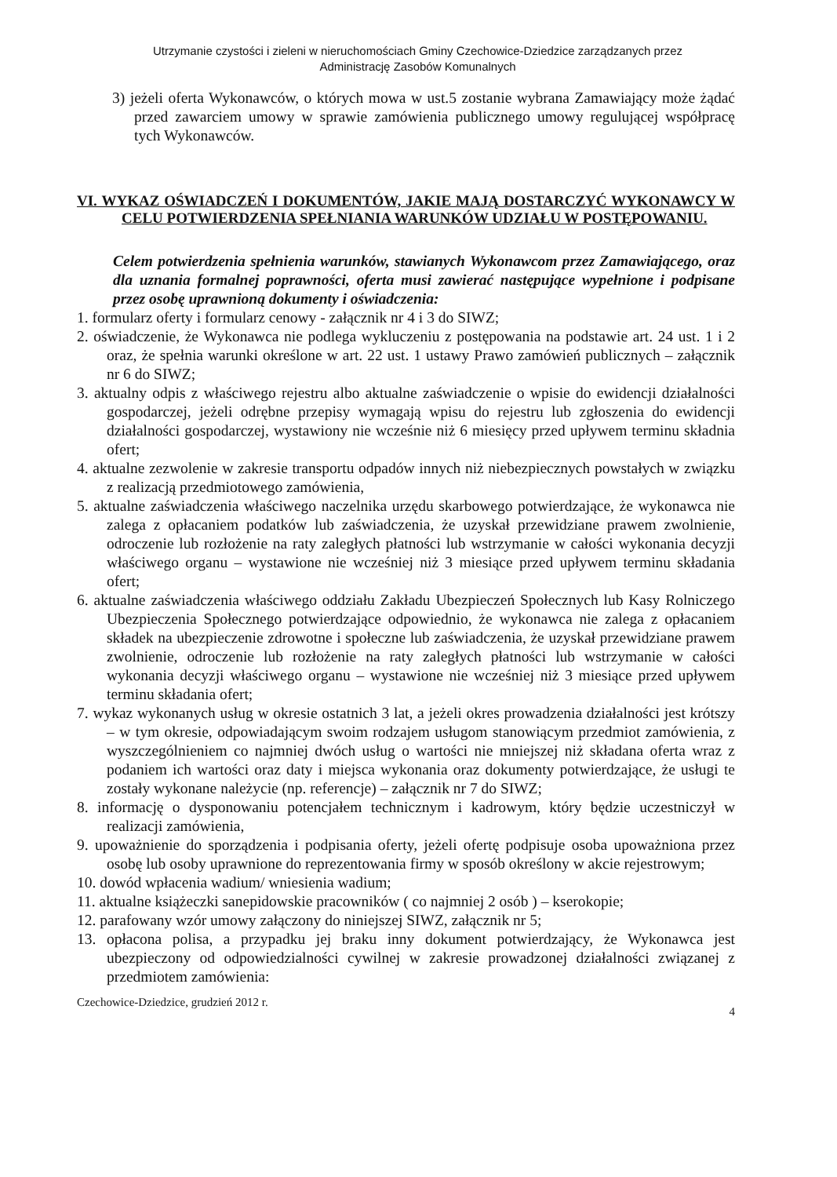Utrzymanie czystości i zieleni w nieruchomościach Gminy Czechowice-Dziedzice zarządzanych przez
Administrację Zasobów Komunalnych
3) jeżeli oferta Wykonawców, o których mowa w ust.5 zostanie wybrana Zamawiający może żądać przed zawarciem umowy w sprawie zamówienia publicznego umowy regulującej współpracę tych Wykonawców.
VI. WYKAZ OŚWIADCZEŃ I DOKUMENTÓW, JAKIE MAJĄ DOSTARCZYĆ WYKONAWCY W CELU POTWIERDZENIA SPEŁNIANIA WARUNKÓW UDZIAŁU W POSTĘPOWANIU.
Celem potwierdzenia spełnienia warunków, stawianych Wykonawcom przez Zamawiającego, oraz dla uznania formalnej poprawności, oferta musi zawierać następujące wypełnione i podpisane przez osobę uprawnioną dokumenty i oświadczenia:
1. formularz oferty i formularz cenowy - załącznik nr 4 i 3 do SIWZ;
2. oświadczenie, że Wykonawca nie podlega wykluczeniu z postępowania na podstawie art. 24 ust. 1 i 2 oraz, że spełnia warunki określone w art. 22 ust. 1 ustawy Prawo zamówień publicznych – załącznik nr 6 do SIWZ;
3. aktualny odpis z właściwego rejestru albo aktualne zaświadczenie o wpisie do ewidencji działalności gospodarczej, jeżeli odrębne przepisy wymagają wpisu do rejestru lub zgłoszenia do ewidencji działalności gospodarczej, wystawiony nie wcześnie niż 6 miesięcy przed upływem terminu składnia ofert;
4. aktualne zezwolenie w zakresie transportu odpadów innych niż niebezpiecznych powstałych w związku z realizacją przedmiotowego zamówienia,
5. aktualne zaświadczenia właściwego naczelnika urzędu skarbowego potwierdzające, że wykonawca nie zalega z opłacaniem podatków lub zaświadczenia, że uzyskał przewidziane prawem zwolnienie, odroczenie lub rozłożenie na raty zaległych płatności lub wstrzymanie w całości wykonania decyzji właściwego organu – wystawione nie wcześniej niż 3 miesiące przed upływem terminu składania ofert;
6. aktualne zaświadczenia właściwego oddziału Zakładu Ubezpieczeń Społecznych lub Kasy Rolniczego Ubezpieczenia Społecznego potwierdzające odpowiednio, że wykonawca nie zalega z opłacaniem składek na ubezpieczenie zdrowotne i społeczne lub zaświadczenia, że uzyskał przewidziane prawem zwolnienie, odroczenie lub rozłożenie na raty zaległych płatności lub wstrzymanie w całości wykonania decyzji właściwego organu – wystawione nie wcześniej niż 3 miesiące przed upływem terminu składania ofert;
7. wykaz wykonanych usług w okresie ostatnich 3 lat, a jeżeli okres prowadzenia działalności jest krótszy – w tym okresie, odpowiadającym swoim rodzajem usługom stanowiącym przedmiot zamówienia, z wyszczególnieniem co najmniej dwóch usług o wartości nie mniejszej niż składana oferta wraz z podaniem ich wartości oraz daty i miejsca wykonania oraz dokumenty potwierdzające, że usługi te zostały wykonane należycie (np. referencje) – załącznik nr 7 do SIWZ;
8. informację o dysponowaniu potencjałem technicznym i kadrowym, który będzie uczestniczył w realizacji zamówienia,
9. upoważnienie do sporządzenia i podpisania oferty, jeżeli ofertę podpisuje osoba upoważniona przez osobę lub osoby uprawnione do reprezentowania firmy w sposób określony w akcie rejestrowym;
10. dowód wpłacenia wadium/ wniesienia wadium;
11. aktualne książeczki sanepidowskie pracowników ( co najmniej 2 osób ) – kserokopie;
12. parafowany wzór umowy załączony do niniejszej SIWZ, załącznik nr 5;
13. opłacona polisa, a przypadku jej braku inny dokument potwierdzający, że Wykonawca jest ubezpieczony od odpowiedzialności cywilnej w zakresie prowadzonej działalności związanej z przedmiotem zamówienia:
Czechowice-Dziedzice, grudzień 2012 r. 4